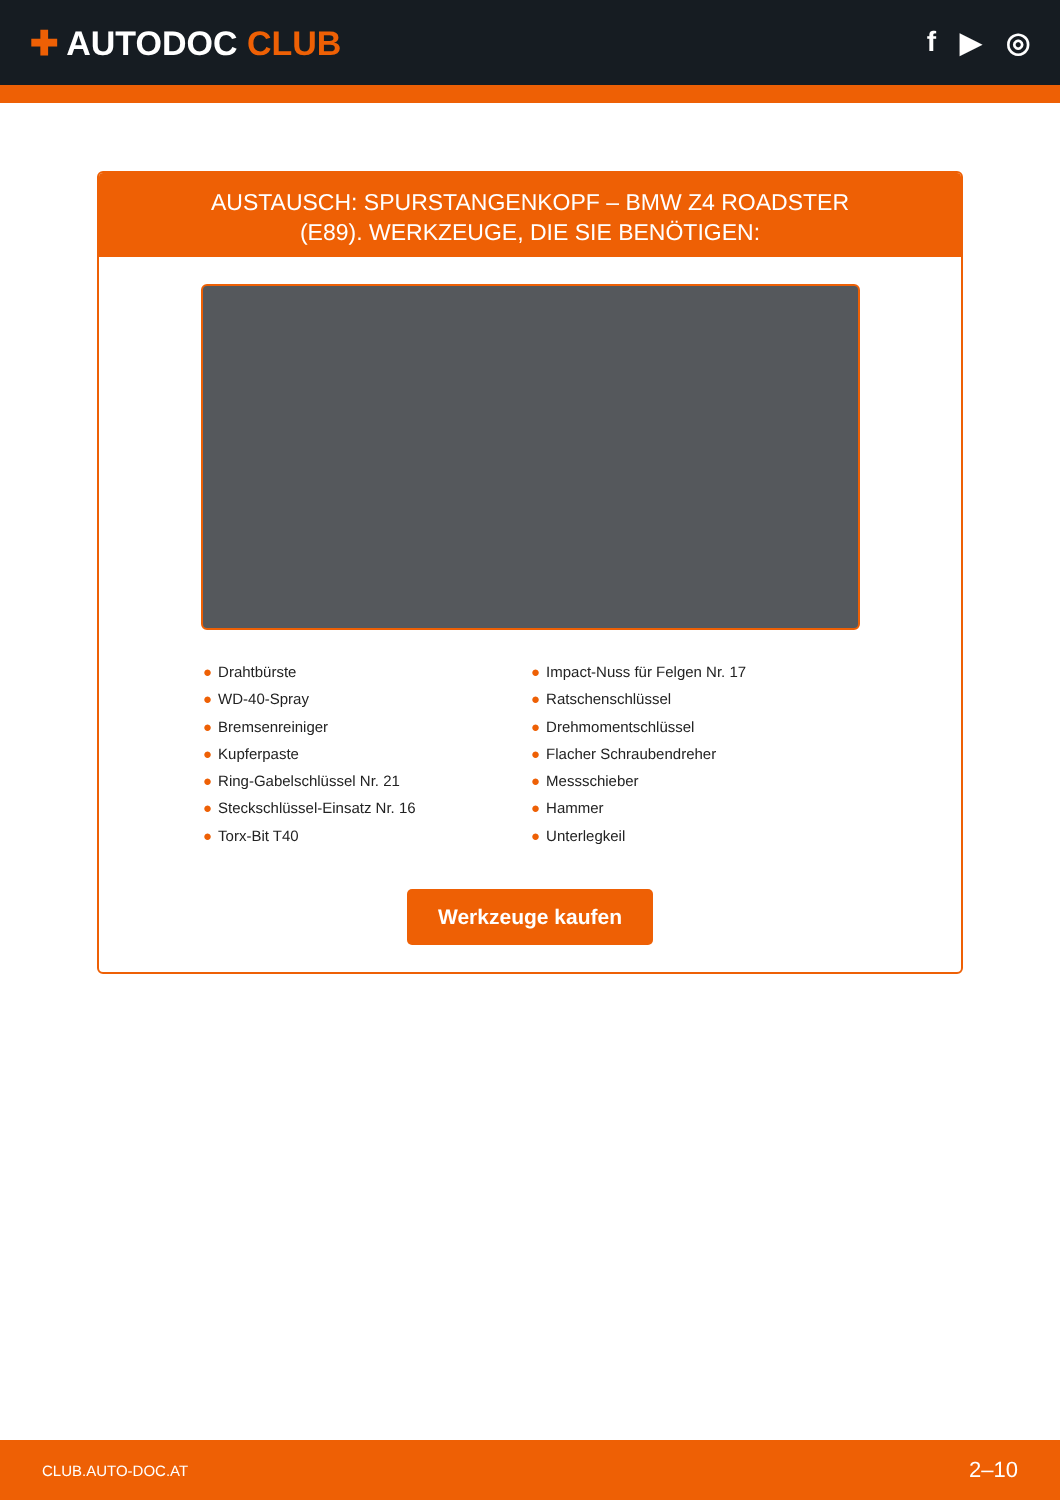✚ AUTODOC CLUB
f ▶ ◎
AUSTAUSCH: SPURSTANGENKOPF – BMW Z4 ROADSTER (E89). WERKZEUGE, DIE SIE BENÖTIGEN:
● Drahtbürste
● WD-40-Spray
● Bremsenreiniger
● Kupferpaste
● Ring-Gabelschlüssel Nr. 21
● Steckschlüssel-Einsatz Nr. 16
● Torx-Bit T40
● Impact-Nuss für Felgen Nr. 17
● Ratschenschlüssel
● Drehmomentschlüssel
● Flacher Schraubendreher
● Messschieber
● Hammer
● Unterlegkeil
Werkzeuge kaufen
CLUB.AUTO-DOC.AT 2–10